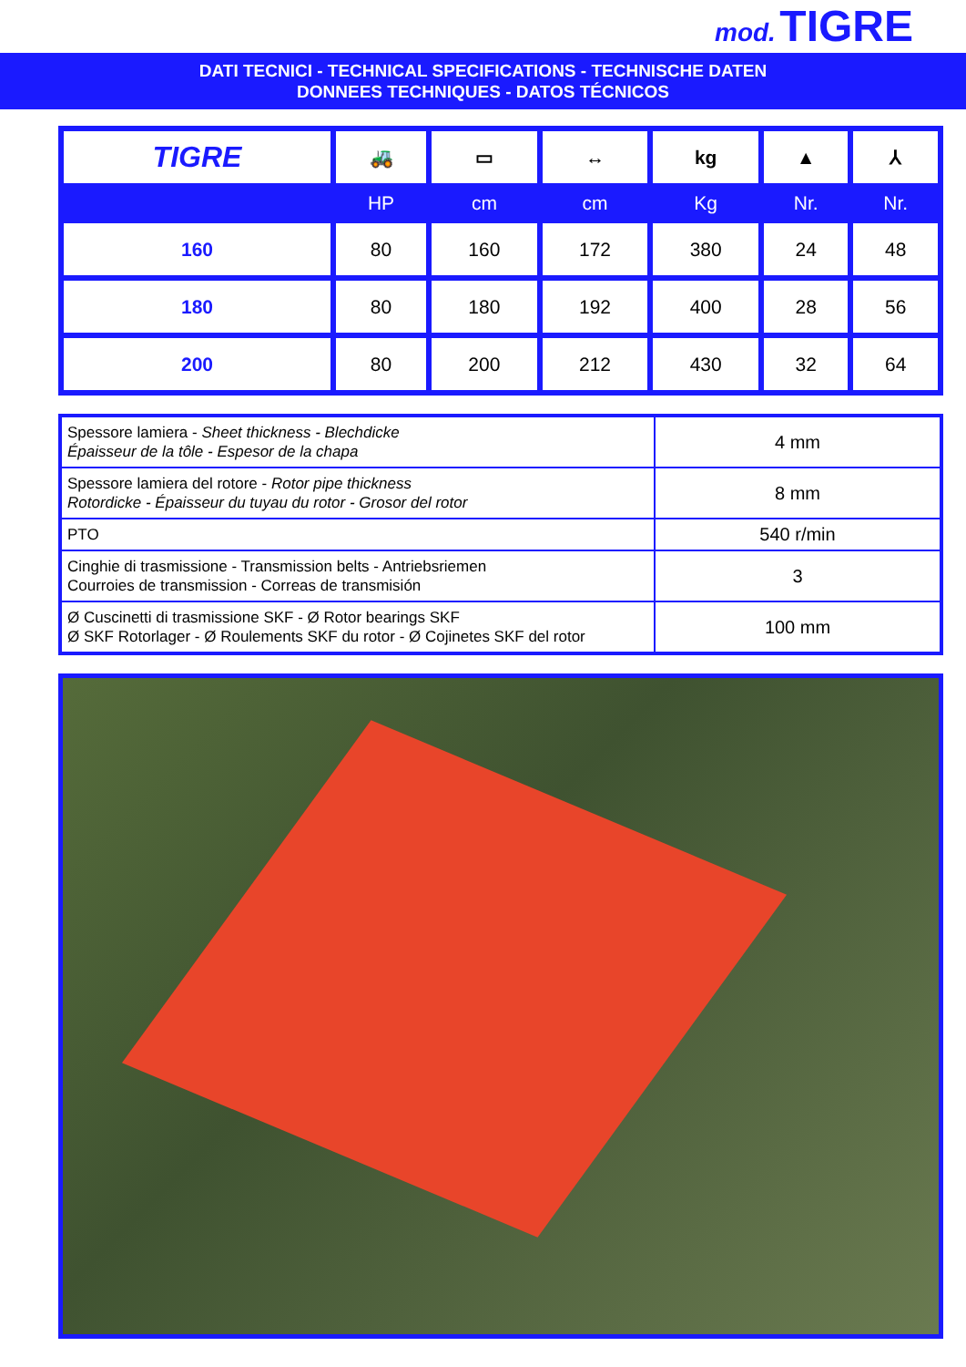mod. TIGRE
DATI TECNICI - TECHNICAL SPECIFICATIONS - TECHNISCHE DATEN
DONNEES TECHNIQUES - DATOS TÉCNICOS
| TIGRE | 🚜 | ▭ | ↔ | kg | ▲ | ⅄ |
| --- | --- | --- | --- | --- | --- | --- |
| | HP | cm | cm | Kg | Nr. | Nr. |
| 160 | 80 | 160 | 172 | 380 | 24 | 48 |
| 180 | 80 | 180 | 192 | 400 | 28 | 56 |
| 200 | 80 | 200 | 212 | 430 | 32 | 64 |
| Spessore lamiera - Sheet thickness - Blechdicke Épaisseur de la tôle - Espesor de la chapa | 4 mm |
| Spessore lamiera del rotore - Rotor pipe thickness Rotordicke - Épaisseur du tuyau du rotor - Grosor del rotor | 8 mm |
| PTO | 540 r/min |
| Cinghie di trasmissione - Transmission belts - Antriebsriemen Courroies de transmission - Correas de transmisión | 3 |
| Ø Cuscinetti di trasmissione SKF - Ø Rotor bearings SKF Ø SKF Rotorlager - Ø Roulements SKF du rotor - Ø Cojinetes SKF del rotor | 100 mm |